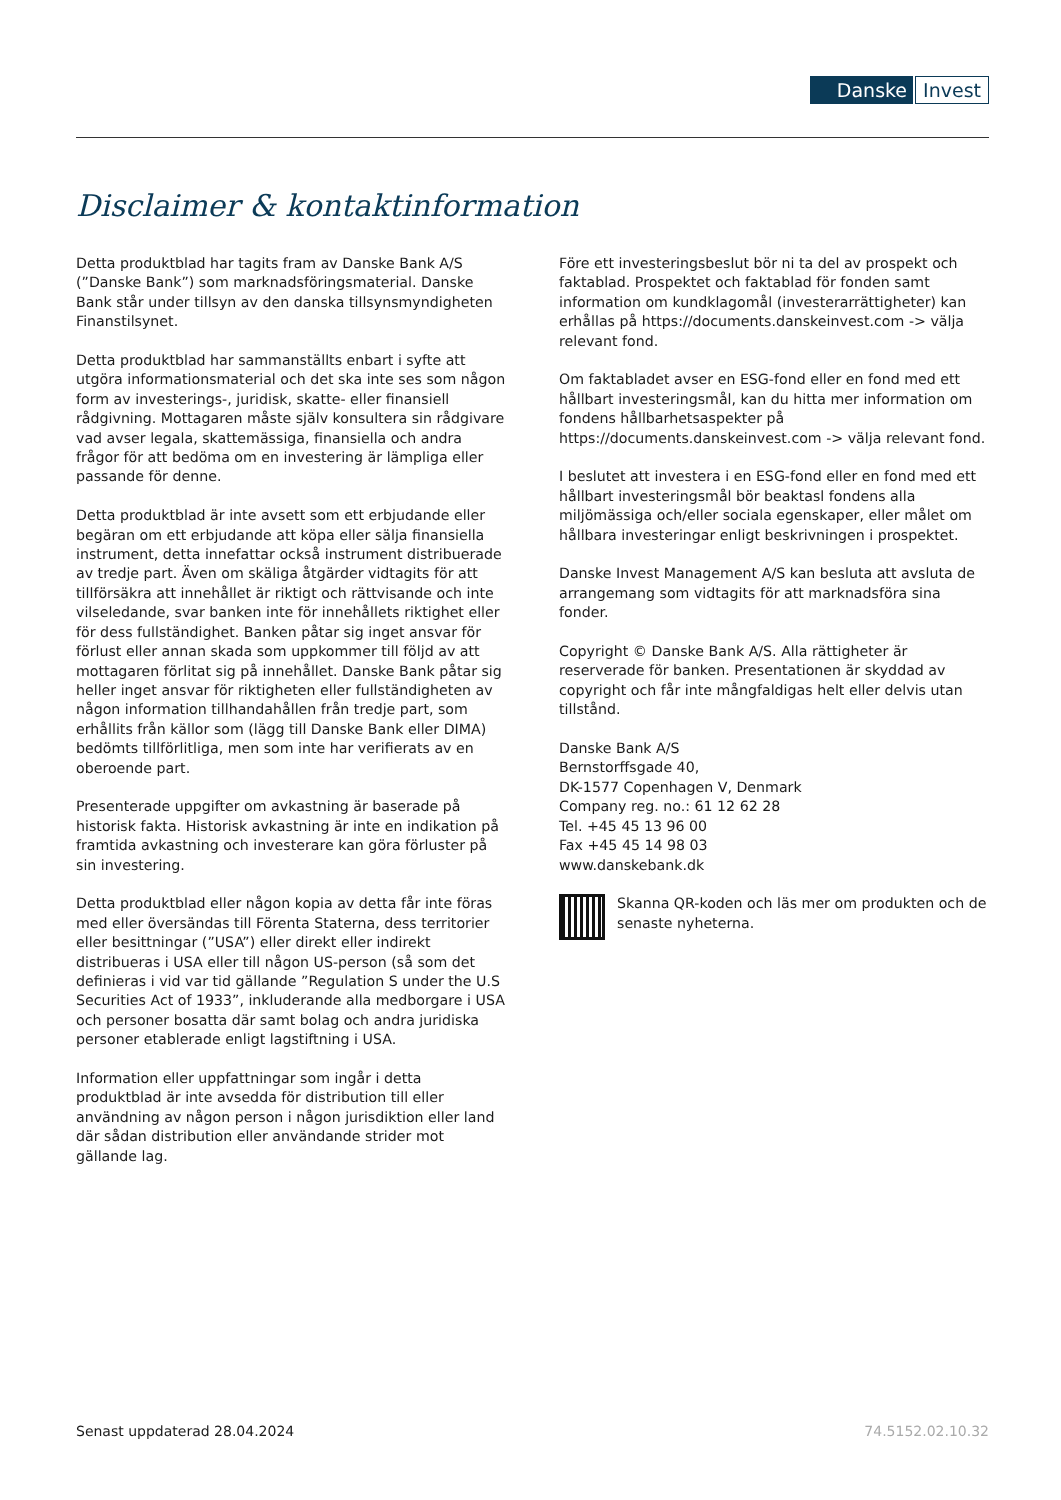Danske Invest
Disclaimer & kontaktinformation
Detta produktblad har tagits fram av Danske Bank A/S (”Danske Bank”) som marknadsföringsmaterial. Danske Bank står under tillsyn av den danska tillsynsmyndigheten Finanstilsynet.
Detta produktblad har sammanställts enbart i syfte att utgöra informationsmaterial och det ska inte ses som någon form av investerings-, juridisk, skatte- eller finansiell rådgivning. Mottagaren måste själv konsultera sin rådgivare vad avser legala, skattemässiga, finansiella och andra frågor för att bedöma om en investering är lämpliga eller passande för denne.
Detta produktblad är inte avsett som ett erbjudande eller begäran om ett erbjudande att köpa eller sälja finansiella instrument, detta innefattar också instrument distribuerade av tredje part. Även om skäliga åtgärder vidtagits för att tillförsäkra att innehållet är riktigt och rättvisande och inte vilseledande, svar banken inte för innehållets riktighet eller för dess fullständighet. Banken påtar sig inget ansvar för förlust eller annan skada som uppkommer till följd av att mottagaren förlitat sig på innehållet. Danske Bank påtar sig heller inget ansvar för riktigheten eller fullständigheten av någon information tillhandahållen från tredje part, som erhållits från källor som (lägg till Danske Bank eller DIMA) bedömts tillförlitliga, men som inte har verifierats av en oberoende part.
Presenterade uppgifter om avkastning är baserade på historisk fakta. Historisk avkastning är inte en indikation på framtida avkastning och investerare kan göra förluster på sin investering.
Detta produktblad eller någon kopia av detta får inte föras med eller översändas till Förenta Staterna, dess territorier eller besittningar (”USA”) eller direkt eller indirekt distribueras i USA eller till någon US-person (så som det definieras i vid var tid gällande ”Regulation S under the U.S Securities Act of 1933”, inkluderande alla medborgare i USA och personer bosatta där samt bolag och andra juridiska personer etablerade enligt lagstiftning i USA.
Information eller uppfattningar som ingår i detta produktblad är inte avsedda för distribution till eller användning av någon person i någon jurisdiktion eller land där sådan distribution eller användande strider mot gällande lag.
Före ett investeringsbeslut bör ni ta del av prospekt och faktablad. Prospektet och faktablad för fonden samt information om kundklagomål (investerarrättigheter) kan erhållas på https://documents.danskeinvest.com -> välja relevant fond.
Om faktabladet avser en ESG-fond eller en fond med ett hållbart investeringsmål, kan du hitta mer information om fondens hållbarhetsaspekter på https://documents.danskeinvest.com -> välja relevant fond.
I beslutet att investera i en ESG-fond eller en fond med ett hållbart investeringsmål bör beaktasl fondens alla miljömässiga och/eller sociala egenskaper, eller målet om hållbara investeringar enligt beskrivningen i prospektet.
Danske Invest Management A/S kan besluta att avsluta de arrangemang som vidtagits för att marknadsföra sina fonder.
Copyright © Danske Bank A/S. Alla rättigheter är reserverade för banken. Presentationen är skyddad av copyright och får inte mångfaldigas helt eller delvis utan tillstånd.
Danske Bank A/S
Bernstorffsgade 40,
DK-1577 Copenhagen V, Denmark
Company reg. no.: 61 12 62 28
Tel. +45 45 13 96 00
Fax +45 45 14 98 03
www.danskebank.dk
Skanna QR-koden och läs mer om produkten och de senaste nyheterna.
Senast uppdaterad 28.04.2024 74.5152.02.10.32